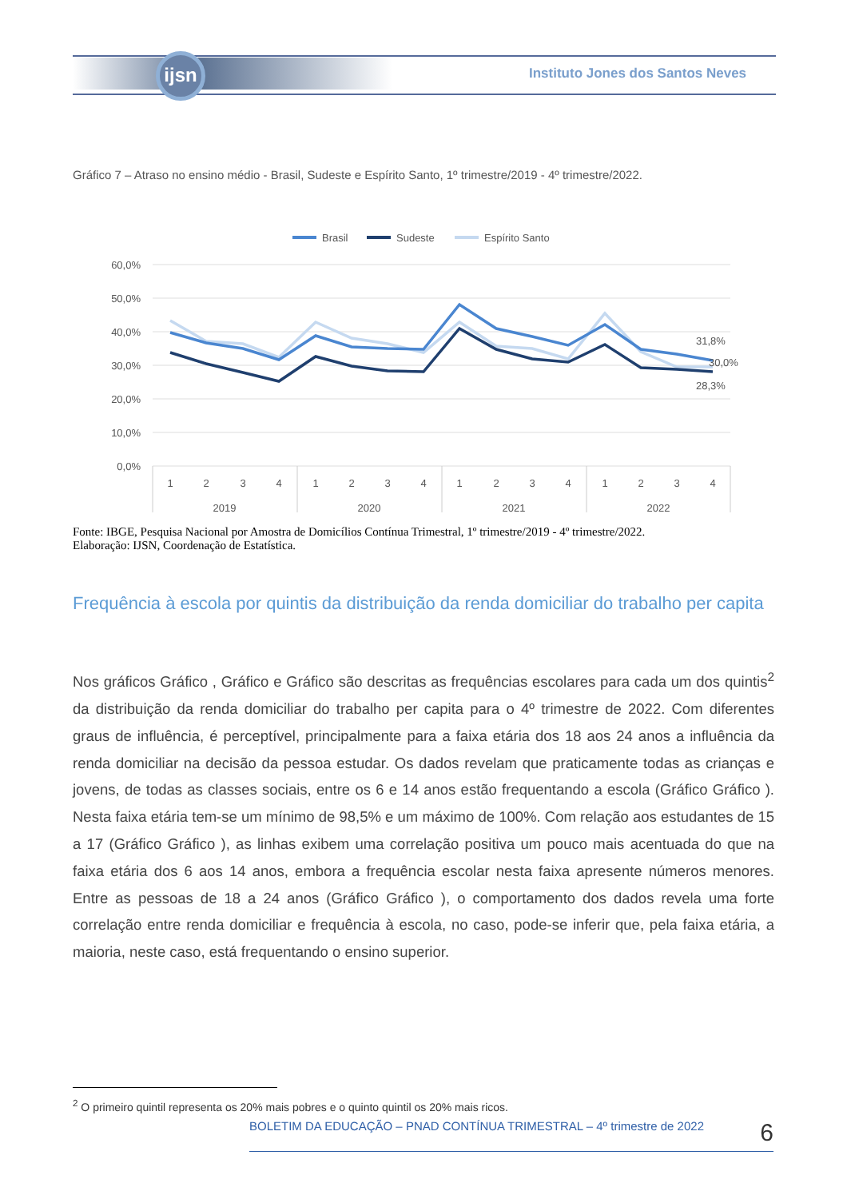ijsn
Instituto Jones dos Santos Neves
Gráfico 7 – Atraso no ensino médio - Brasil, Sudeste e Espírito Santo, 1º trimestre/2019 - 4º trimestre/2022.
Brasil
Sudeste
Espírito Santo
60,0%
50,0%
40,0%
30,0%
20,0%
10,0%
0,0%
31,8%
30,0%
28,3%
1
2
3
4
1
2
3
4
1
2
3
4
1
2
3
4
2019
2020
2021
2022
Fonte: IBGE, Pesquisa Nacional por Amostra de Domicílios Contínua Trimestral, 1º trimestre/2019 - 4º trimestre/2022.
Elaboração: IJSN, Coordenação de Estatística.
Frequência à escola por quintis da distribuição da renda domiciliar do trabalho per capita
Nos gráficos Gráfico , Gráfico e Gráfico são descritas as frequências escolares para cada um dos quintis<sup>2</sup> da distribuição da renda domiciliar do trabalho per capita para o 4º trimestre de 2022. Com diferentes graus de influência, é perceptível, principalmente para a faixa etária dos 18 aos 24 anos a influência da renda domiciliar na decisão da pessoa estudar. Os dados revelam que praticamente todas as crianças e jovens, de todas as classes sociais, entre os 6 e 14 anos estão frequentando a escola (Gráfico Gráfico ). Nesta faixa etária tem-se um mínimo de 98,5% e um máximo de 100%. Com relação aos estudantes de 15 a 17 (Gráfico Gráfico ), as linhas exibem uma correlação positiva um pouco mais acentuada do que na faixa etária dos 6 aos 14 anos, embora a frequência escolar nesta faixa apresente números menores. Entre as pessoas de 18 a 24 anos (Gráfico Gráfico ), o comportamento dos dados revela uma forte correlação entre renda domiciliar e frequência à escola, no caso, pode-se inferir que, pela faixa etária, a maioria, neste caso, está frequentando o ensino superior.
<sup>2</sup> O primeiro quintil representa os 20% mais pobres e o quinto quintil os 20% mais ricos.
BOLETIM DA EDUCAÇÃO – PNAD CONTÍNUA TRIMESTRAL – 4º trimestre de 2022 6